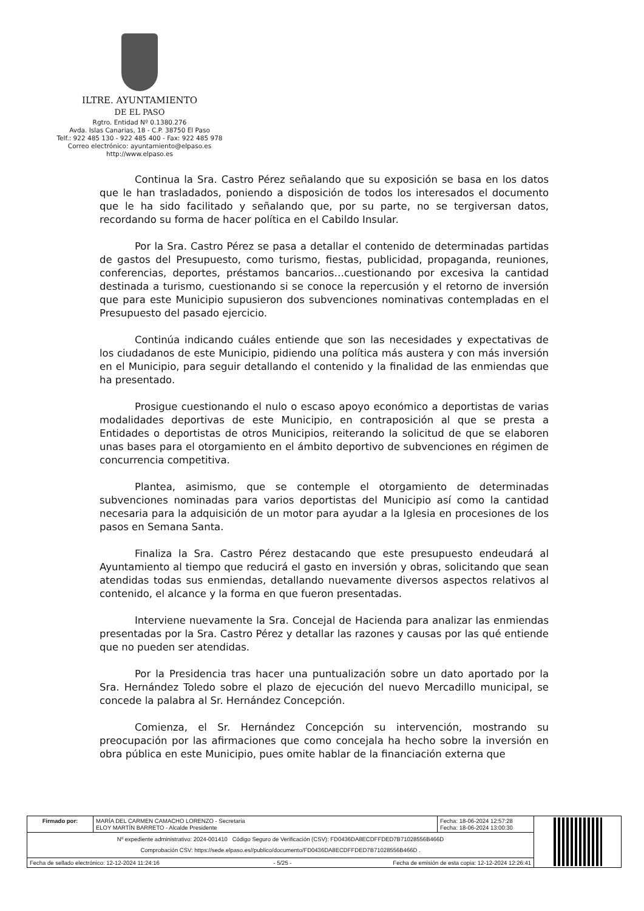ILTRE. AYUNTAMIENTO
DE EL PASO
Rgtro. Entidad Nº 0.1380.276
Avda. Islas Canarias, 18 - C.P. 38750 El Paso
Telf.: 922 485 130 - 922 485 400 - Fax: 922 485 978
Correo electrónico: ayuntamiento@elpaso.es
http://www.elpaso.es
Continua la Sra. Castro Pérez señalando que su exposición se basa en los datos que le han trasladados, poniendo a disposición de todos los interesados el documento que le ha sido facilitado y señalando que, por su parte, no se tergiversan datos, recordando su forma de hacer política en el Cabildo Insular.
Por la Sra. Castro Pérez se pasa a detallar el contenido de determinadas partidas de gastos del Presupuesto, como turismo, fiestas, publicidad, propaganda, reuniones, conferencias, deportes, préstamos bancarios…cuestionando por excesiva la cantidad destinada a turismo, cuestionando si se conoce la repercusión y el retorno de inversión que para este Municipio supusieron dos subvenciones nominativas contempladas en el Presupuesto del pasado ejercicio.
Continúa indicando cuáles entiende que son las necesidades y expectativas de los ciudadanos de este Municipio, pidiendo una política más austera y con más inversión en el Municipio, para seguir detallando el contenido y la finalidad de las enmiendas que ha presentado.
Prosigue cuestionando el nulo o escaso apoyo económico a deportistas de varias modalidades deportivas de este Municipio, en contraposición al que se presta a Entidades o deportistas de otros Municipios, reiterando la solicitud de que se elaboren unas bases para el otorgamiento en el ámbito deportivo de subvenciones en régimen de concurrencia competitiva.
Plantea, asimismo, que se contemple el otorgamiento de determinadas subvenciones nominadas para varios deportistas del Municipio así como la cantidad necesaria para la adquisición de un motor para ayudar a la Iglesia en procesiones de los pasos en Semana Santa.
Finaliza la Sra. Castro Pérez destacando que este presupuesto endeudará al Ayuntamiento al tiempo que reducirá el gasto en inversión y obras, solicitando que sean atendidas todas sus enmiendas, detallando nuevamente diversos aspectos relativos al contenido, el alcance y la forma en que fueron presentadas.
Interviene nuevamente la Sra. Concejal de Hacienda para analizar las enmiendas presentadas por la Sra. Castro Pérez y detallar las razones y causas por las qué entiende que no pueden ser atendidas.
Por la Presidencia tras hacer una puntualización sobre un dato aportado por la Sra. Hernández Toledo sobre el plazo de ejecución del nuevo Mercadillo municipal, se concede la palabra al Sr. Hernández Concepción.
Comienza, el Sr. Hernández Concepción su intervención, mostrando su preocupación por las afirmaciones que como concejala ha hecho sobre la inversión en obra pública en este Municipio, pues omite hablar de la financiación externa que
| Firmado por: | MARÍA DEL CARMEN CAMACHO LORENZO - Secretaria ELOY MARTÍN BARRETO - Alcalde Presidente | Fecha: 18-06-2024 12:57:28 Fecha: 18-06-2024 13:00:30 | |
| Nº expediente administrativo: 2024-001410 Código Seguro de Verificación (CSV): FD0436DA8ECDFFDED7B71028556B466D Comprobación CSV: https://sede.elpaso.es//publico/documento/FD0436DA8ECDFFDED7B71028556B466D . | | | |
| Fecha de sellado electrónico: 12-12-2024 11:24:16 - 5/25 - Fecha de emisión de esta copia: 12-12-2024 12:26:41 | | | |